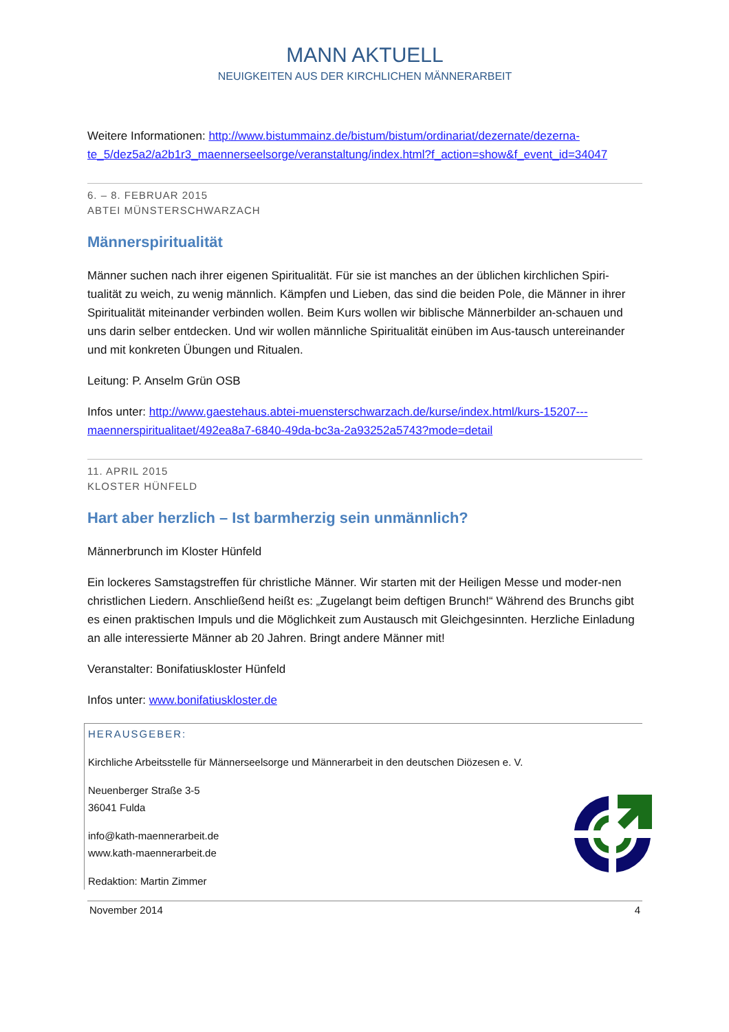MANN AKTUELL
NEUIGKEITEN AUS DER KIRCHLICHEN MÄNNERARBEIT
Weitere Informationen: http://www.bistummainz.de/bistum/bistum/ordinariat/dezernate/dezerna-te_5/dez5a2/a2b1r3_maennerseelsorge/veranstaltung/index.html?f_action=show&f_event_id=34047
6. – 8. FEBRUAR 2015
ABTEI MÜNSTERSCHWARZACH
Männerspiritualität
Männer suchen nach ihrer eigenen Spiritualität. Für sie ist manches an der üblichen kirchlichen Spiri-tualität zu weich, zu wenig männlich. Kämpfen und Lieben, das sind die beiden Pole, die Männer in ihrer Spiritualität miteinander verbinden wollen. Beim Kurs wollen wir biblische Männerbilder an-schauen und uns darin selber entdecken. Und wir wollen männliche Spiritualität einüben im Aus-tausch untereinander und mit konkreten Übungen und Ritualen.
Leitung: P. Anselm Grün OSB
Infos unter: http://www.gaestehaus.abtei-muensterschwarzach.de/kurse/index.html/kurs-15207---maennerspiritualitaet/492ea8a7-6840-49da-bc3a-2a93252a5743?mode=detail
11. APRIL 2015
KLOSTER HÜNFELD
Hart aber herzlich – Ist barmherzig sein unmännlich?
Männerbrunch im Kloster Hünfeld
Ein lockeres Samstagstreffen für christliche Männer. Wir starten mit der Heiligen Messe und moder-nen christlichen Liedern. Anschließend heißt es: „Zugelangt beim deftigen Brunch!“ Während des Brunchs gibt es einen praktischen Impuls und die Möglichkeit zum Austausch mit Gleichgesinnten. Herzliche Einladung an alle interessierte Männer ab 20 Jahren. Bringt andere Männer mit!
Veranstalter: Bonifatiuskloster Hünfeld
Infos unter: www.bonifatiuskloster.de
HERAUSGEBER:
Kirchliche Arbeitsstelle für Männerseelsorge und Männerarbeit in den deutschen Diözesen e. V.
Neuenberger Straße 3-5
36041 Fulda
info@kath-maennerarbeit.de
www.kath-maennerarbeit.de
Redaktion: Martin Zimmer
November 2014 4